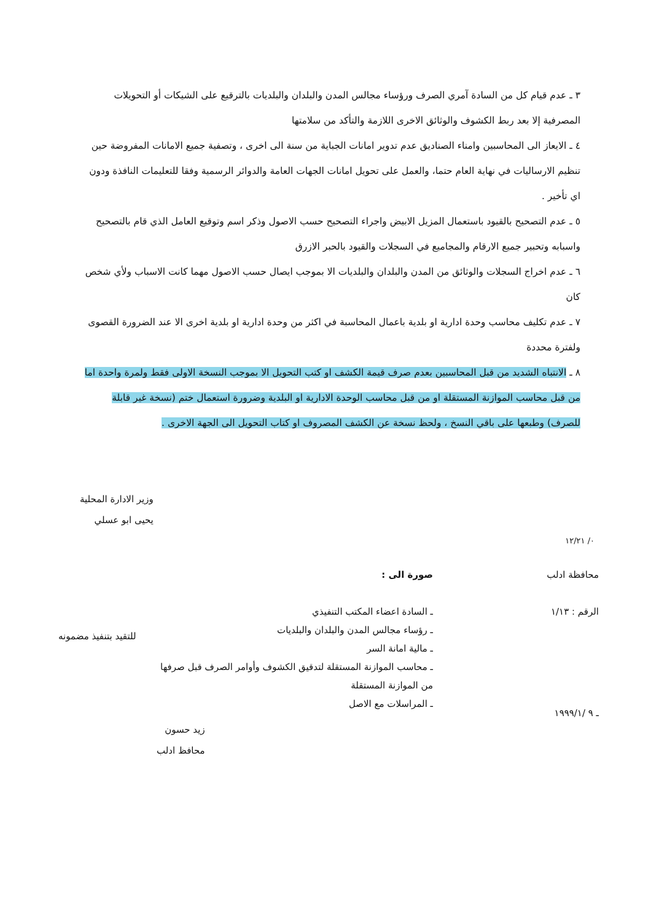٣ ـ عدم قيام كل من السادة آمري الصرف ورؤساء مجالس المدن والبلدان والبلديات بالترقيع على الشيكات أو التحويلات المصرفية إلا بعد ربط الكشوف والوثائق الاخرى اللازمة والتأكد من سلامتها
٤ ـ الايعاز الى المحاسبين وامناء الصناديق عدم تدوير امانات الجباية من سنة الى اخرى ، وتصفية جميع الامانات المفروضة حين تنظيم الارساليات في نهاية العام حتما، والعمل على تحويل امانات الجهات العامة والدوائر الرسمية وفقا للتعليمات النافذة ودون اي تأخير .
٥ ـ عدم التصحيح بالقيود باستعمال المزيل الابيض واجراء التصحيح حسب الاصول وذكر اسم وتوقيع العامل الذي قام بالتصحيح واسبابه وتحبير جميع الارقام والمجاميع في السجلات والقيود بالحبر الازرق
٦ ـ عدم اخراج السجلات والوثائق من المدن والبلدان والبلديات الا بموجب ايصال حسب الاصول مهما كانت الاسباب ولأي شخص كان
٧ ـ عدم تكليف محاسب وحدة ادارية او بلدية باعمال المحاسبة في اكثر من وحدة ادارية او بلدية اخرى الا عند الضرورة القصوى ولفترة محددة
٨ ـ الانتباه الشديد من قبل المحاسبين بعدم صرف قيمة الكشف او كتب التحويل الا بموجب النسخة الاولى فقط ولمرة واحدة اما من قبل محاسب الموازنة المستقلة او من قبل محاسب الوحدة الادارية او البلدية وضرورة استعمال ختم (نسخة غير قابلة للصرف) وطبعها على باقي النسخ ، ولحظ نسخة عن الكشف المصروف او كتاب التحويل الى الجهة الاخرى .
وزير الادارة المحلية
يحيى ابو عسلي
٠/ ١٢/٢١
محافظة ادلب
الرقم : ١/١٣
صورة الى :
ـ السادة اعضاء المكتب التنفيذي
ـ رؤساء مجالس المدن والبلدان والبلديات
ـ مالية امانة السر
ـ محاسب الموازنة المستقلة لتدقيق الكشوف وأوامر الصرف قبل صرفها من الموازنة المستقلة
ـ المراسلات مع الاصل
للتقيد بتنفيذ مضمونه
ـ ٩ /١٩٩٩/١
زيد حسون
محافظ ادلب